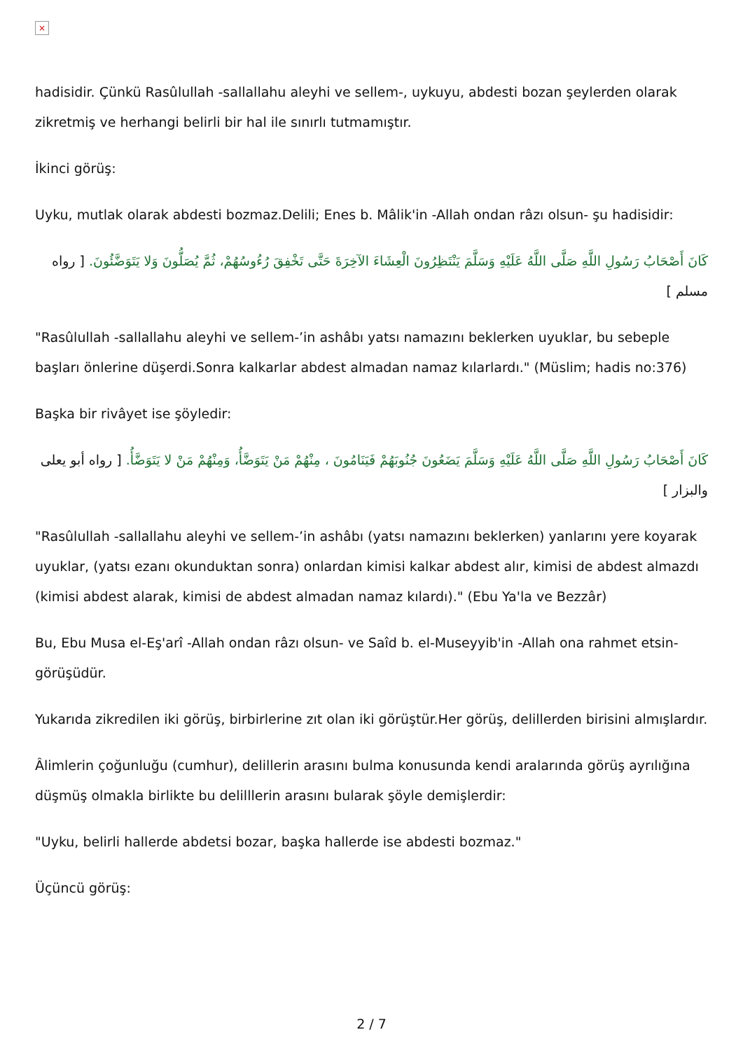×
hadisidir. Çünkü Rasûlullah -sallallahu aleyhi ve sellem-, uykuyu, abdesti bozan şeylerden olarak zikretmiş ve herhangi belirli bir hal ile sınırlı tutmamıştır.
İkinci görüş:
Uyku, mutlak olarak abdesti bozmaz.Delili; Enes b. Mâlik'in -Allah ondan râzı olsun- şu hadisidir:
كَانَ أَصْحَابُ رَسُولِ اللَّهِ صَلَّى اللَّهُ عَلَيْهِ وَسَلَّمَ يَنْتَظِرُونَ الْعِشَاءَ الآخِرَةَ حَتَّى تَخْفِقَ رُءُوسُهُمْ، ثُمَّ يُصَلُّونَ وَلا يَتَوَضَّئُونَ. [ رواه مسلم ]
"Rasûlullah -sallallahu aleyhi ve sellem-’in ashâbı yatsı namazını beklerken uyuklar, bu sebeple başları önlerine düşerdi.Sonra kalkarlar abdest almadan namaz kılarlardı." (Müslim; hadis no:376)
Başka bir rivâyet ise şöyledir:
كَانَ أَصْحَابُ رَسُولِ اللَّهِ صَلَّى اللَّهُ عَلَيْهِ وَسَلَّمَ يَضَعُونَ جُنُوبَهُمْ فَيَنَامُونَ ، مِنْهُمْ مَنْ يَتَوَضَّأُ، وَمِنْهُمْ مَنْ لا يَتَوَضَّأُ. [ رواه أبو يعلى والبزار ]
"Rasûlullah -sallallahu aleyhi ve sellem-’in ashâbı (yatsı namazını beklerken) yanlarını yere koyarak uyuklar, (yatsı ezanı okunduktan sonra) onlardan kimisi kalkar abdest alır, kimisi de abdest almazdı (kimisi abdest alarak, kimisi de abdest almadan namaz kılardı)." (Ebu Ya'la ve Bezzâr)
Bu, Ebu Musa el-Eş'arî -Allah ondan râzı olsun- ve Saîd b. el-Museyyib'in -Allah ona rahmet etsin- görüşüdür.
Yukarıda zikredilen iki görüş, birbirlerine zıt olan iki görüştür.Her görüş, delillerden birisini almışlardır.
Âlimlerin çoğunluğu (cumhur), delillerin arasını bulma konusunda kendi aralarında görüş ayrılığına düşmüş olmakla birlikte bu delilllerin arasını bularak şöyle demişlerdir:
"Uyku, belirli hallerde abdetsi bozar, başka hallerde ise abdesti bozmaz."
Üçüncü görüş:
2 / 7